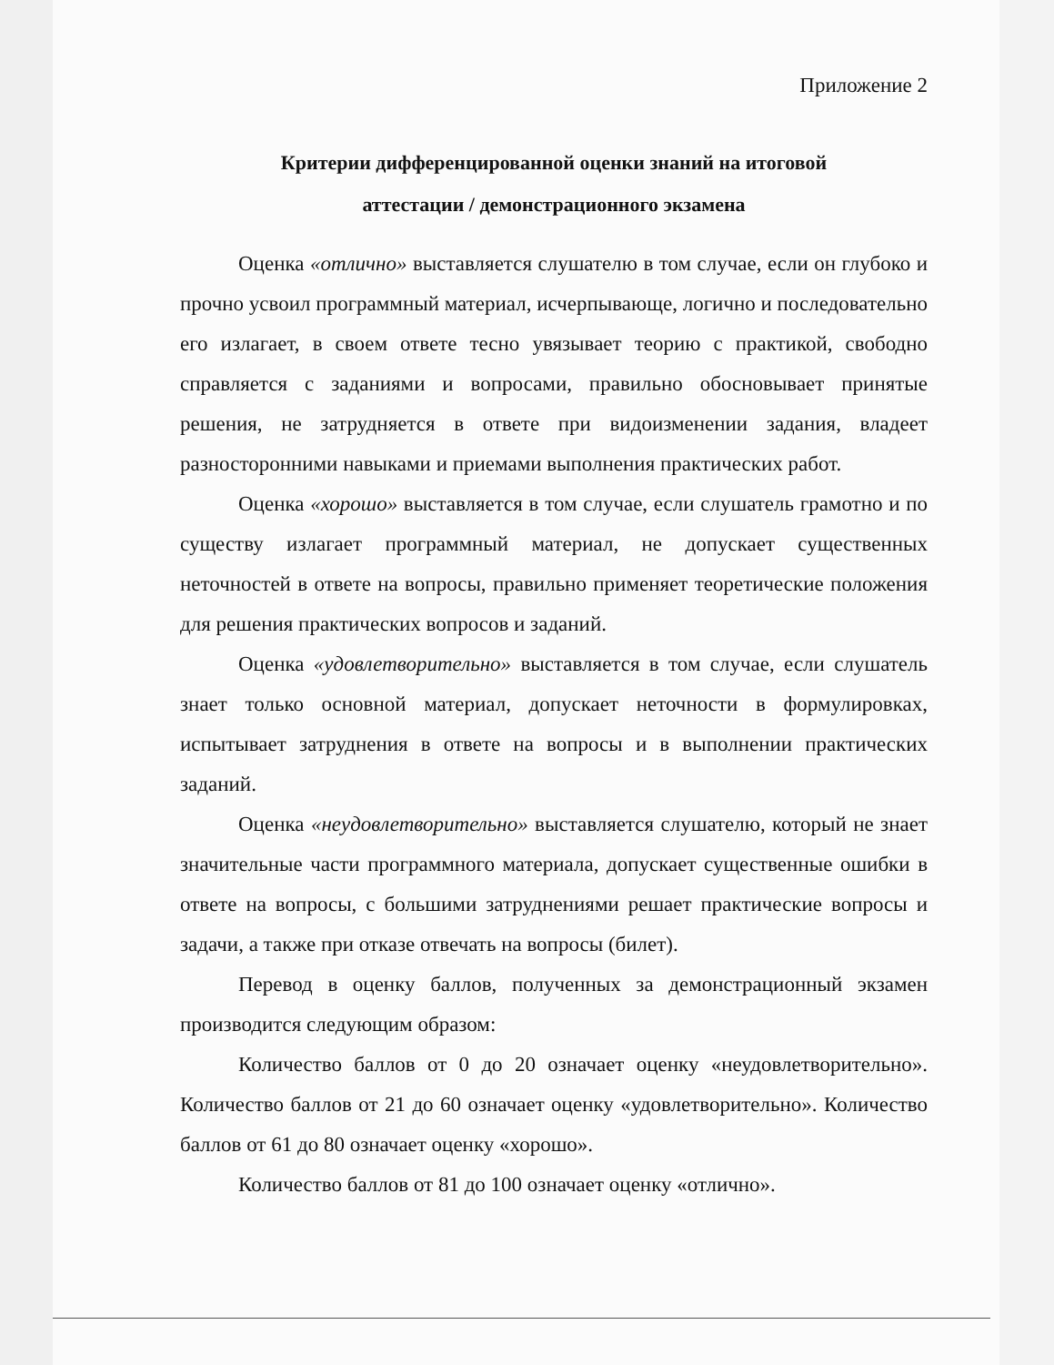Приложение 2
Критерии дифференцированной оценки знаний на итоговой
аттестации / демонстрационного экзамена
Оценка «отлично» выставляется слушателю в том случае, если он глубоко и прочно усвоил программный материал, исчерпывающе, логично и последовательно его излагает, в своем ответе тесно увязывает теорию с практикой, свободно справляется с заданиями и вопросами, правильно обосновывает принятые решения, не затрудняется в ответе при видоизменении задания, владеет разносторонними навыками и приемами выполнения практических работ.
Оценка «хорошо» выставляется в том случае, если слушатель грамотно и по существу излагает программный материал, не допускает существенных неточностей в ответе на вопросы, правильно применяет теоретические положения для решения практических вопросов и заданий.
Оценка «удовлетворительно» выставляется в том случае, если слушатель знает только основной материал, допускает неточности в формулировках, испытывает затруднения в ответе на вопросы и в выполнении практических заданий.
Оценка «неудовлетворительно» выставляется слушателю, который не знает значительные части программного материала, допускает существенные ошибки в ответе на вопросы, с большими затруднениями решает практические вопросы и задачи, а также при отказе отвечать на вопросы (билет).
Перевод в оценку баллов, полученных за демонстрационный экзамен производится следующим образом:
Количество баллов от 0 до 20 означает оценку «неудовлетворительно». Количество баллов от 21 до 60 означает оценку «удовлетворительно». Количество баллов от 61 до 80 означает оценку «хорошо».
Количество баллов от 81 до 100 означает оценку «отлично».